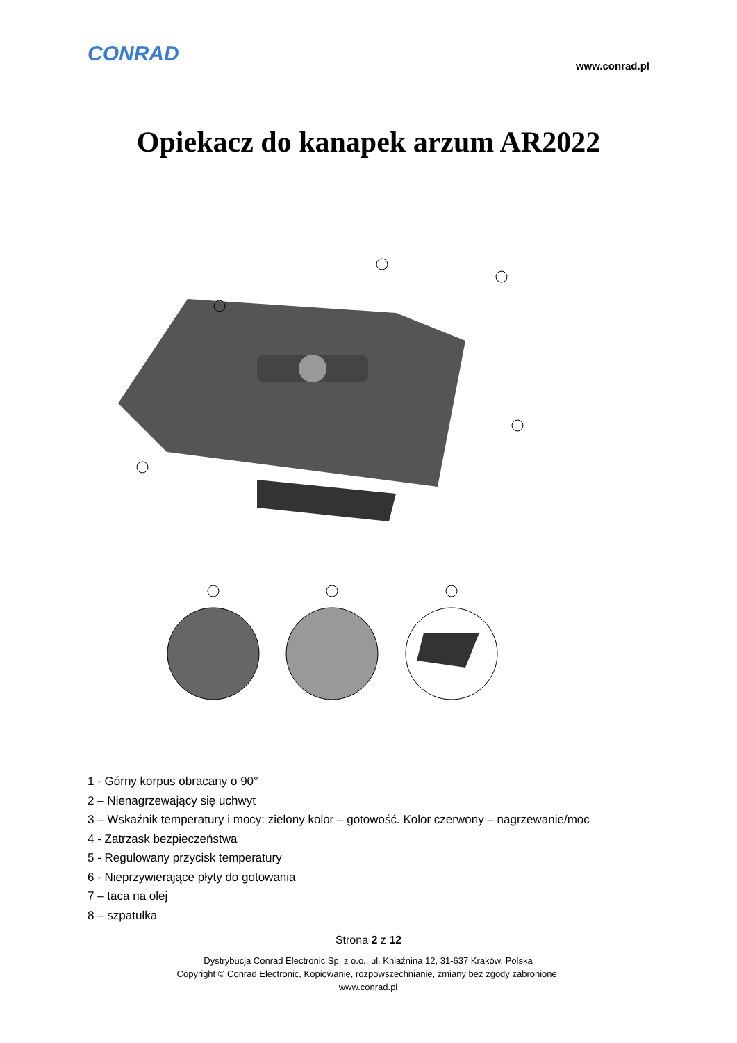CONRAD www.conrad.pl
Opiekacz do kanapek arzum AR2022
1 - Górny korpus obracany o 90°
2 – Nienagrzewający się uchwyt
3 – Wskaźnik temperatury i mocy: zielony kolor – gotowość. Kolor czerwony – nagrzewanie/moc
4 - Zatrzask bezpieczeństwa
5 - Regulowany przycisk temperatury
6 - Nieprzywierające płyty do gotowania
7 – taca na olej
8 – szpatułka
Strona 2 z 12
Dystrybucja Conrad Electronic Sp. z o.o., ul. Kniaźnina 12, 31-637 Kraków, Polska
Copyright © Conrad Electronic, Kopiowanie, rozpowszechnianie, zmiany bez zgody zabronione.
www.conrad.pl